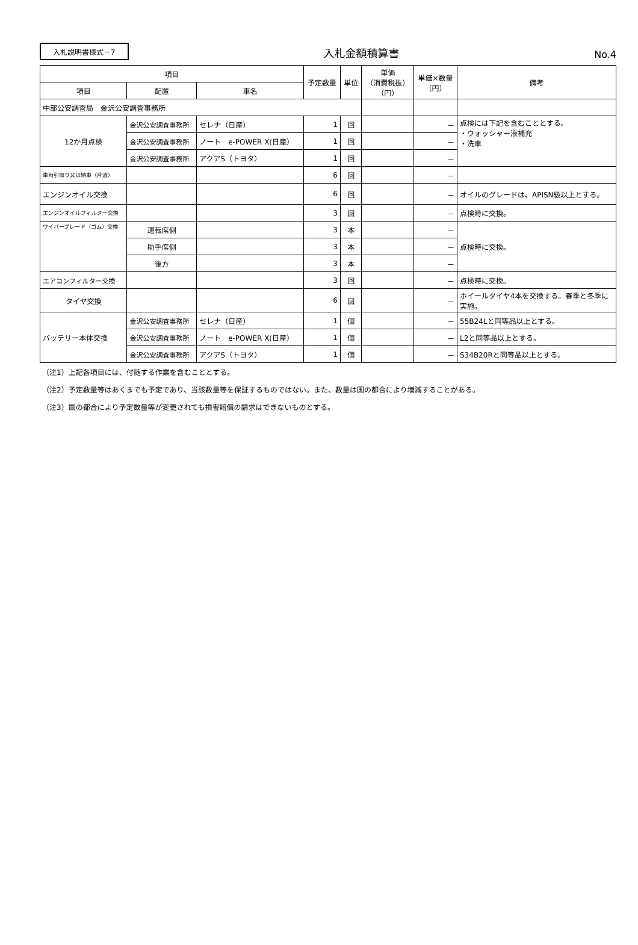入札説明書様式－7 入札金額積算書 No.4
| 項目 | | | 予定数量 | 単位 | 単価 （消費税抜） （円） | 単価×数量 （円） | 備考 |
| --- | --- | --- | --- | --- | --- | --- | --- |
| 項目 | 配置 | 車名 | | | | | |
| 中部公安調査局 金沢公安調査事務所 | | | | | | | |
| 12か月点検 | 金沢公安調査事務所 | セレナ（日産） | 1 | 回 | | － | 点検には下記を含むこととする。 ・ウォッシャー液補充 ・洗車 |
| | 金沢公安調査事務所 | ノート e-POWER X(日産） | 1 | 回 | | － | |
| | 金沢公安調査事務所 | アクアS（トヨタ） | 1 | 回 | | － | |
| 車両引取り又は納車（片道） | | | 6 | 回 | | － | |
| エンジンオイル交換 | | | 6 | 回 | | － | オイルのグレードは、APISN級以上とする。 |
| エンジンオイルフィルター交換 | | | 3 | 回 | | － | 点検時に交換。 |
| ワイパーブレード（ゴム）交換 | 運転席側 | | 3 | 本 | | － | 点検時に交換。 |
| | 助手席側 | | 3 | 本 | | － | |
| | 後方 | | 3 | 本 | | － | |
| エアコンフィルター交換 | | | 3 | 回 | | － | 点検時に交換。 |
| タイヤ交換 | | | 6 | 回 | | － | ホイールタイヤ4本を交換する。春季と冬季に実施。 |
| バッテリー本体交換 | 金沢公安調査事務所 | セレナ（日産） | 1 | 個 | | － | 55B24Lと同等品以上とする。 |
| | 金沢公安調査事務所 | ノート e-POWER X(日産） | 1 | 個 | | － | L2と同等品以上とする。 |
| | 金沢公安調査事務所 | アクアS（トヨタ） | 1 | 個 | | － | S34B20Rと同等品以上とする。 |
（注1）上記各項目には、付随する作業を含むこととする。
（注2）予定数量等はあくまでも予定であり、当該数量等を保証するものではない。また、数量は国の都合により増減することがある。
（注3）国の都合により予定数量等が変更されても損害賠償の請求はできないものとする。